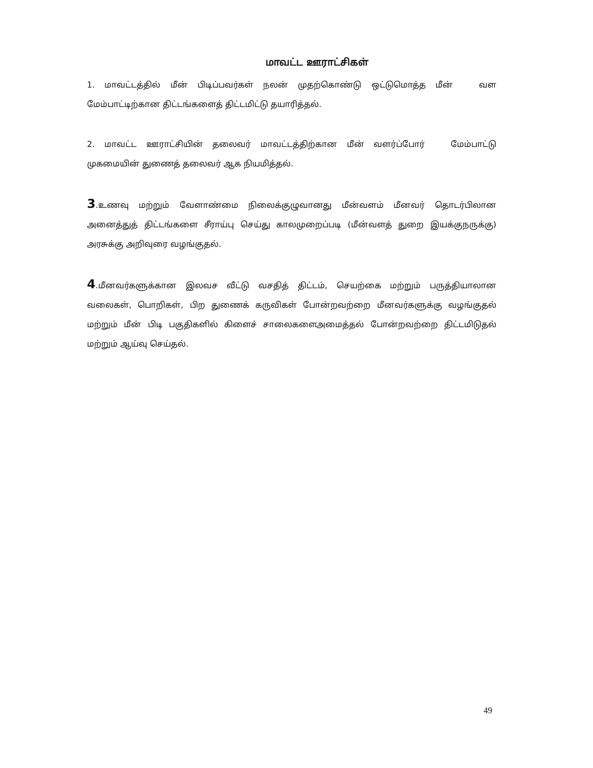மாவட்ட ஊராட்சிகள்
1. மாவட்டத்தில் மீன் பிடிப்பவர்கள் நலன் முதற்கொண்டு ஒட்டுமொத்த மீன் வள மேம்பாட்டிற்கான திட்டங்களைத் திட்டமிட்டு தயாரித்தல்.
2. மாவட்ட ஊராட்சியின் தலைவர் மாவட்டத்திற்கான மீன் வளர்ப்போர் மேம்பாட்டு முகமையின் துணைத் தலைவர் ஆக நியமித்தல்.
3.உணவு மற்றும் வேளாண்மை நிலைக்குழுவானது மீன்வளம் மீனவர் தொடர்பிலான அனைத்துத் திட்டங்களை சீராய்பு செய்து காலமுறைப்படி (மீன்வளத் துறை இயக்குநருக்கு) அரசுக்கு அறிவுரை வழங்குதல்.
4.மீனவர்களுக்கான இலவச வீட்டு வசதித் திட்டம், செயற்கை மற்றும் பருத்தியாலான வலைகள், பொறிகள், பிற துணைக் கருவிகள் போன்றவற்றை மீனவர்களுக்கு வழங்குதல் மற்றும் மீன் பிடி பகுதிகளில் கிளைச் சாலைகளைஅமைத்தல் போன்றவற்றை திட்டமிடுதல் மற்றும் ஆய்வு செய்தல்.
49